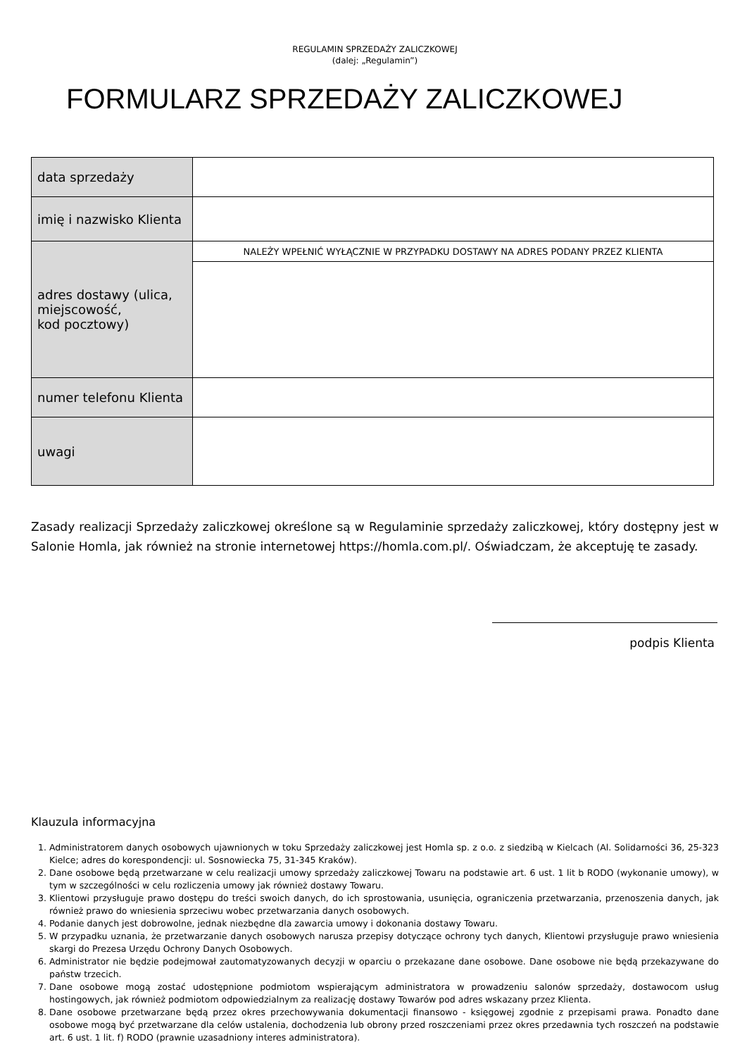REGULAMIN SPRZEDAŻY ZALICZKOWEJ
(dalej: „Regulamin”)
FORMULARZ SPRZEDAŻY ZALICZKOWEJ
| data sprzedaży | |
| imię i nazwisko Klienta | |
| adres dostawy (ulica, miejscowość, kod pocztowy) | NALEŻY WPEŁNIĆ WYŁĄCZNIE W PRZYPADKU DOSTAWY NA ADRES PODANY PRZEZ KLIENTA |
| numer telefonu Klienta | |
| uwagi | |
Zasady realizacji Sprzedaży zaliczkowej określone są w Regulaminie sprzedaży zaliczkowej, który dostępny jest w Salonie Homla, jak również na stronie internetowej https://homla.com.pl/. Oświadczam, że akceptuję te zasady.
podpis Klienta
Klauzula informacyjna
1. Administratorem danych osobowych ujawnionych w toku Sprzedaży zaliczkowej jest Homla sp. z o.o. z siedzibą w Kielcach (Al. Solidarności 36, 25-323 Kielce; adres do korespondencji: ul. Sosnowiecka 75, 31-345 Kraków).
2. Dane osobowe będą przetwarzane w celu realizacji umowy sprzedaży zaliczkowej Towaru na podstawie art. 6 ust. 1 lit b RODO (wykonanie umowy), w tym w szczególności w celu rozliczenia umowy jak również dostawy Towaru.
3. Klientowi przysługuje prawo dostępu do treści swoich danych, do ich sprostowania, usunięcia, ograniczenia przetwarzania, przenoszenia danych, jak również prawo do wniesienia sprzeciwu wobec przetwarzania danych osobowych.
4. Podanie danych jest dobrowolne, jednak niezbędne dla zawarcia umowy i dokonania dostawy Towaru.
5. W przypadku uznania, że przetwarzanie danych osobowych narusza przepisy dotyczące ochrony tych danych, Klientowi przysługuje prawo wniesienia skargi do Prezesa Urzędu Ochrony Danych Osobowych.
6. Administrator nie będzie podejmował zautomatyzowanych decyzji w oparciu o przekazane dane osobowe. Dane osobowe nie będą przekazywane do państw trzecich.
7. Dane osobowe mogą zostać udostępnione podmiotom wspierającym administratora w prowadzeniu salonów sprzedaży, dostawocom usług hostingowych, jak również podmiotom odpowiedzialnym za realizację dostawy Towarów pod adres wskazany przez Klienta.
8. Dane osobowe przetwarzane będą przez okres przechowywania dokumentacji finansowo - księgowej zgodnie z przepisami prawa. Ponadto dane osobowe mogą być przetwarzane dla celów ustalenia, dochodzenia lub obrony przed roszczeniami przez okres przedawnia tych roszczeń na podstawie art. 6 ust. 1 lit. f) RODO (prawnie uzasadniony interes administratora).